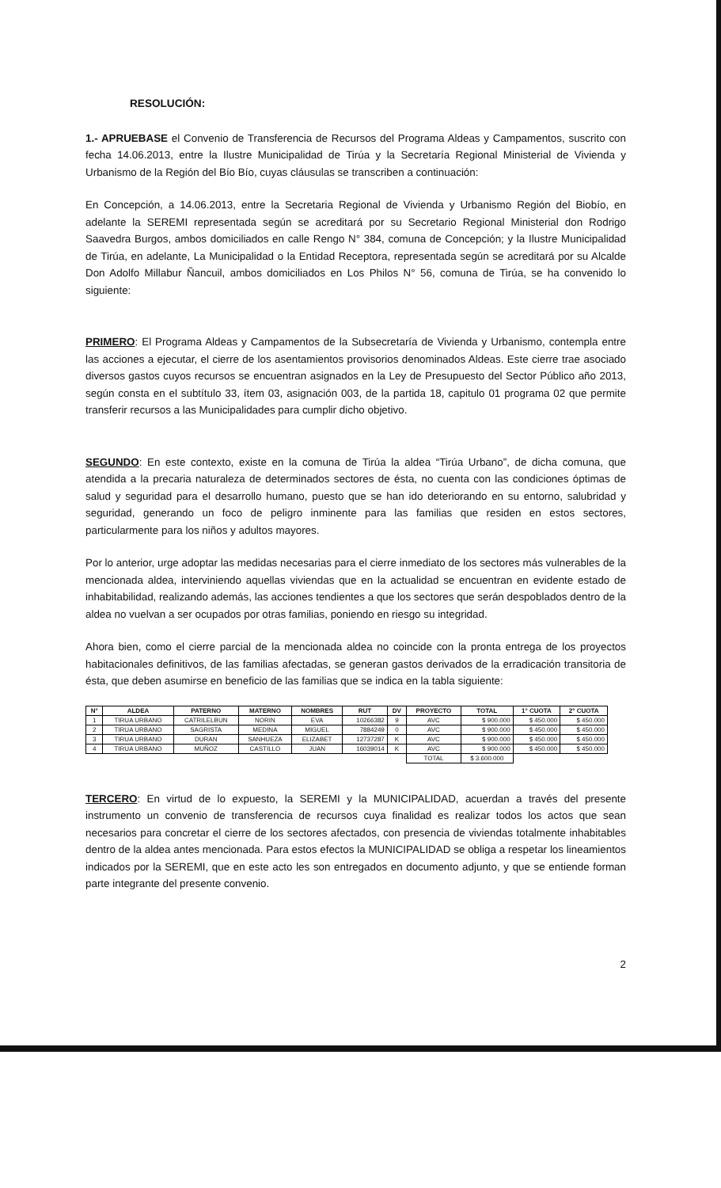RESOLUCIÓN:
1.- APRUEBASE el Convenio de Transferencia de Recursos del Programa Aldeas y Campamentos, suscrito con fecha 14.06.2013, entre la Ilustre Municipalidad de Tirúa y la Secretaría Regional Ministerial de Vivienda y Urbanismo de la Región del Bío Bío, cuyas cláusulas se transcriben a continuación:
En Concepción, a 14.06.2013, entre la Secretaria Regional de Vivienda y Urbanismo Región del Biobío, en adelante la SEREMI representada según se acreditará por su Secretario Regional Ministerial don Rodrigo Saavedra Burgos, ambos domiciliados en calle Rengo N° 384, comuna de Concepción; y la Ilustre Municipalidad de Tirúa, en adelante, La Municipalidad o la Entidad Receptora, representada según se acreditará por su Alcalde Don Adolfo Millabur Ñancuil, ambos domiciliados en Los Philos N° 56, comuna de Tirúa, se ha convenido lo siguiente:
PRIMERO: El Programa Aldeas y Campamentos de la Subsecretaría de Vivienda y Urbanismo, contempla entre las acciones a ejecutar, el cierre de los asentamientos provisorios denominados Aldeas. Este cierre trae asociado diversos gastos cuyos recursos se encuentran asignados en la Ley de Presupuesto del Sector Público año 2013, según consta en el subtítulo 33, ítem 03, asignación 003, de la partida 18, capitulo 01 programa 02 que permite transferir recursos a las Municipalidades para cumplir dicho objetivo.
SEGUNDO: En este contexto, existe en la comuna de Tirúa la aldea “Tirúa Urbano”, de dicha comuna, que atendida a la precaria naturaleza de determinados sectores de ésta, no cuenta con las condiciones óptimas de salud y seguridad para el desarrollo humano, puesto que se han ido deteriorando en su entorno, salubridad y seguridad, generando un foco de peligro inminente para las familias que residen en estos sectores, particularmente para los niños y adultos mayores.
Por lo anterior, urge adoptar las medidas necesarias para el cierre inmediato de los sectores más vulnerables de la mencionada aldea, interviniendo aquellas viviendas que en la actualidad se encuentran en evidente estado de inhabitabilidad, realizando además, las acciones tendientes a que los sectores que serán despoblados dentro de la aldea no vuelvan a ser ocupados por otras familias, poniendo en riesgo su integridad.
Ahora bien, como el cierre parcial de la mencionada aldea no coincide con la pronta entrega de los proyectos habitacionales definitivos, de las familias afectadas, se generan gastos derivados de la erradicación transitoria de ésta, que deben asumirse en beneficio de las familias que se indica en la tabla siguiente:
| N° | ALDEA | PATERNO | MATERNO | NOMBRES | RUT | DV | PROYECTO | TOTAL | 1° CUOTA | 2° CUOTA |
| --- | --- | --- | --- | --- | --- | --- | --- | --- | --- | --- |
| 1 | TIRUA URBANO | CATRILELBUN | NORIN | EVA | 10266382 | 9 | AVC | $ 900.000 | $ 450.000 | $ 450.000 |
| 2 | TIRUA URBANO | SAGRISTA | MEDINA | MIGUEL | 7884249 | 0 | AVC | $ 900.000 | $ 450.000 | $ 450.000 |
| 3 | TIRUA URBANO | DURAN | SANHUEZA | ELIZABET | 12737287 | K | AVC | $ 900.000 | $ 450.000 | $ 450.000 |
| 4 | TIRUA URBANO | MUÑOZ | CASTILLO | JUAN | 16039014 | K | AVC | $ 900.000 | $ 450.000 | $ 450.000 |
| | | | | | | | TOTAL | $ 3.600.000 | | |
TERCERO: En virtud de lo expuesto, la SEREMI y la MUNICIPALIDAD, acuerdan a través del presente instrumento un convenio de transferencia de recursos cuya finalidad es realizar todos los actos que sean necesarios para concretar el cierre de los sectores afectados, con presencia de viviendas totalmente inhabitables dentro de la aldea antes mencionada. Para estos efectos la MUNICIPALIDAD se obliga a respetar los lineamientos indicados por la SEREMI, que en este acto les son entregados en documento adjunto, y que se entiende forman parte integrante del presente convenio.
2